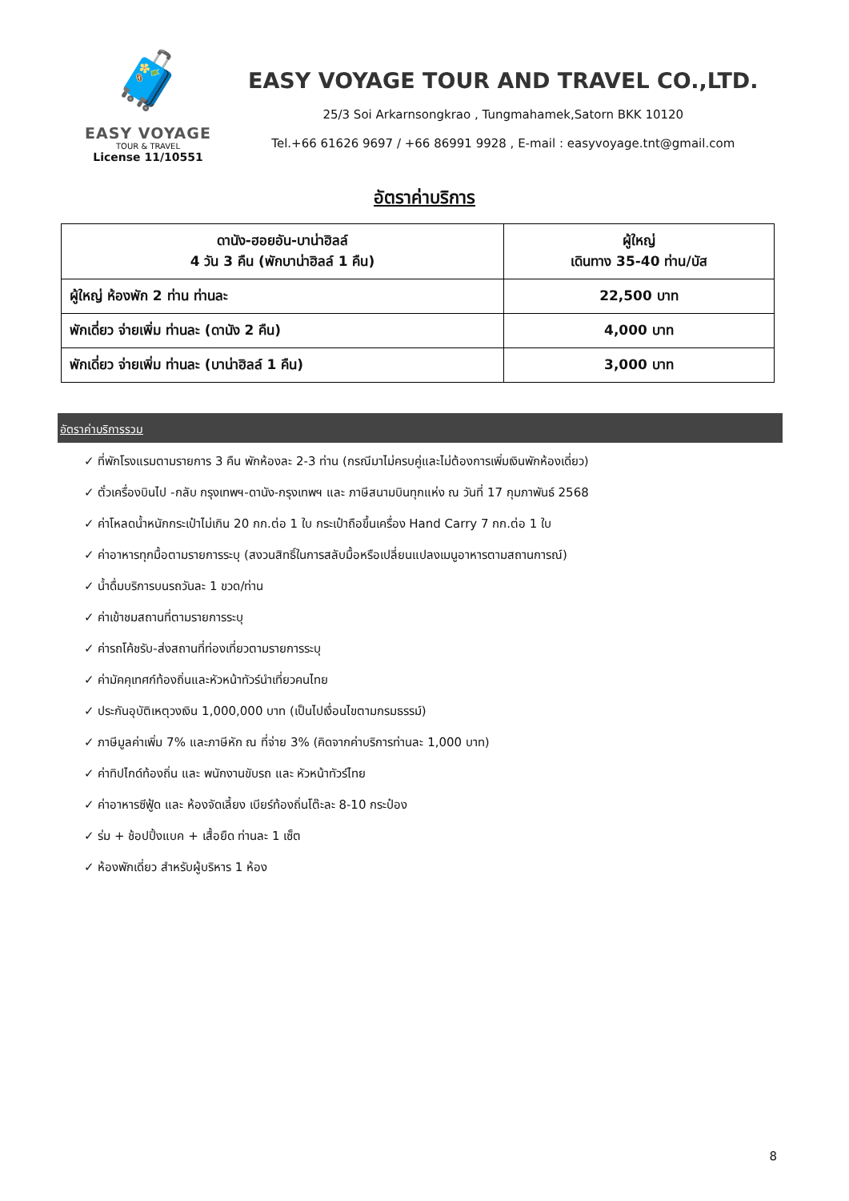🧳
EASY VOYAGE
TOUR & TRAVEL
License 11/10551
EASY VOYAGE TOUR AND TRAVEL CO.,LTD.
25/3 Soi Arkarnsongkrao , Tungmahamek,Satorn BKK 10120
Tel.+66 61626 9697 / +66 86991 9928 , E-mail : easyvoyage.tnt@gmail.com
อัตราค่าบริการ
| ดานัง-ฮอยอัน-บาน่าฮิลล์ 4 วัน 3 คืน (พักบาน่าฮิลล์ 1 คืน) | ผู้ใหญ่ เดินทาง 35-40 ท่าน/บัส |
| --- | --- |
| ผู้ใหญ่ ห้องพัก 2 ท่าน ท่านละ | 22,500 บาท |
| พักเดี่ยว จ่ายเพิ่ม ท่านละ (ดานัง 2 คืน) | 4,000 บาท |
| พักเดี่ยว จ่ายเพิ่ม ท่านละ (บาน่าฮิลล์ 1 คืน) | 3,000 บาท |
อัตราค่าบริการรวม
✓ ที่พักโรงแรมตามรายการ 3 คืน พักห้องละ 2-3 ท่าน (กรณีมาไม่ครบคู่และไม่ต้องการเพิ่มเงินพักห้องเดี่ยว)
✓ ตั๋วเครื่องบินไป -กลับ กรุงเทพฯ-ดานัง-กรุงเทพฯ และ ภาษีสนามบินทุกแห่ง ณ วันที่ 17 กุมภาพันธ์ 2568
✓ ค่าโหลดน้ำหนักกระเป๋าไม่เกิน 20 กก.ต่อ 1 ใบ กระเป๋าถือขึ้นเครื่อง Hand Carry 7 กก.ต่อ 1 ใบ
✓ ค่าอาหารทุกมื้อตามรายการระบุ (สงวนสิทธิ์ในการสลับมื้อหรือเปลี่ยนแปลงเมนูอาหารตามสถานการณ์)
✓ น้ำดื่มบริการบนรถวันละ 1 ขวด/ท่าน
✓ ค่าเข้าชมสถานที่ตามรายการระบุ
✓ ค่ารถโค้ชรับ-ส่งสถานที่ท่องเที่ยวตามรายการระบุ
✓ ค่ามัคคุเทศก์ท้องถิ่นและหัวหน้าทัวร์นำเที่ยวคนไทย
✓ ประกันอุบัติเหตุวงเงิน 1,000,000 บาท (เป็นไปเงื่อนไขตามกรมธรรม์)
✓ ภาษีมูลค่าเพิ่ม 7% และภาษีหัก ณ ที่จ่าย 3% (คิดจากค่าบริการท่านละ 1,000 บาท)
✓ ค่าทิปไกด์ท้องถิ่น และ พนักงานขับรถ และ หัวหน้าทัวร์ไทย
✓ ค่าอาหารซีฟู้ด และ ห้องจัดเลี้ยง เบียร์ท้องถิ่นโต๊ะละ 8-10 กระป๋อง
✓ ร่ม + ช้อปปิ้งแบค + เสื้อยืด ท่านละ 1 เซ็ต
✓ ห้องพักเดี่ยว สำหรับผู้บริหาร 1 ห้อง
8